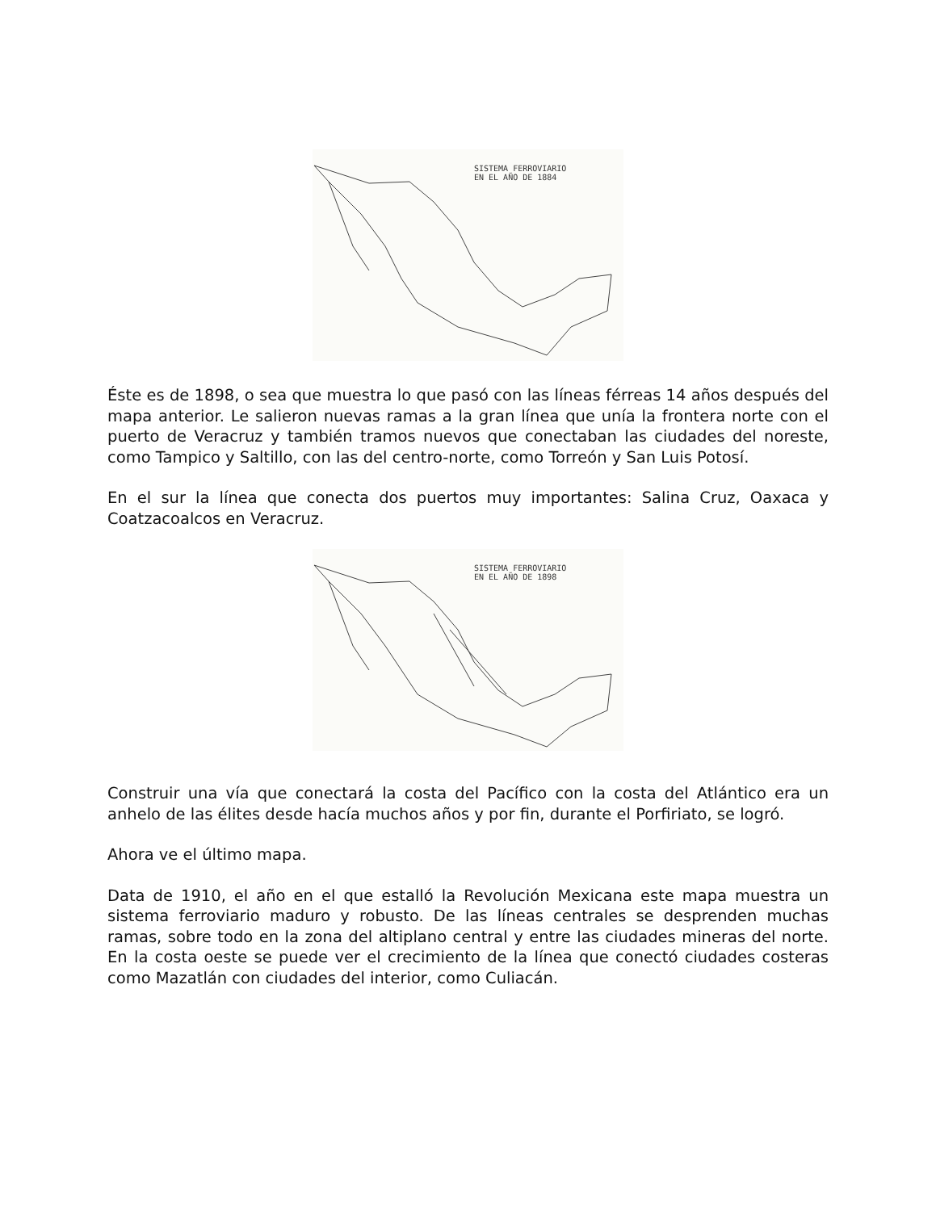SISTEMA FERROVIARIO
EN EL AÑO DE 1884
Éste es de 1898, o sea que muestra lo que pasó con las líneas férreas 14 años después del mapa anterior. Le salieron nuevas ramas a la gran línea que unía la frontera norte con el puerto de Veracruz y también tramos nuevos que conectaban las ciudades del noreste, como Tampico y Saltillo, con las del centro-norte, como Torreón y San Luis Potosí.
En el sur la línea que conecta dos puertos muy importantes: Salina Cruz, Oaxaca y Coatzacoalcos en Veracruz.
SISTEMA FERROVIARIO
EN EL AÑO DE 1898
Construir una vía que conectará la costa del Pacífico con la costa del Atlántico era un anhelo de las élites desde hacía muchos años y por fin, durante el Porfiriato, se logró.
Ahora ve el último mapa.
Data de 1910, el año en el que estalló la Revolución Mexicana este mapa muestra un sistema ferroviario maduro y robusto. De las líneas centrales se desprenden muchas ramas, sobre todo en la zona del altiplano central y entre las ciudades mineras del norte. En la costa oeste se puede ver el crecimiento de la línea que conectó ciudades costeras como Mazatlán con ciudades del interior, como Culiacán.